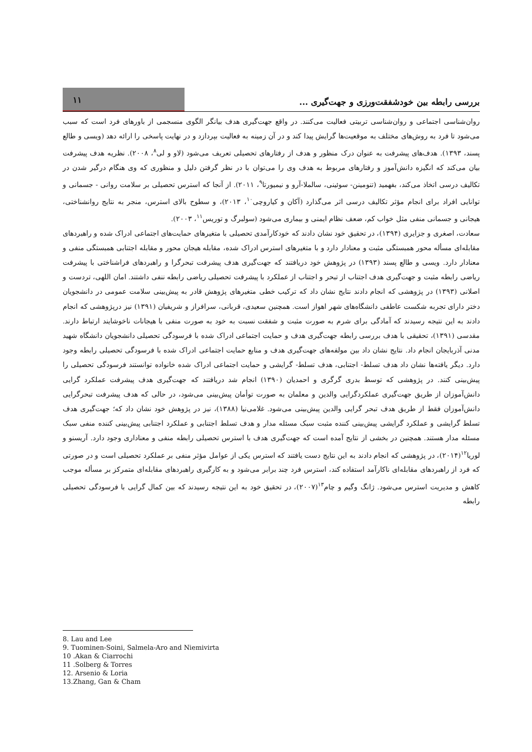۱۱
بررسی رابطه بین خودشفقت‌ورزی و جهت‌گیری ...
روان‌شناسی اجتماعی و روان‌شناسی تربیتی فعالیت می‌کنند. در واقع جهت‌گیری هدف بیانگر الگوی منسجمی از باورهای فرد است که سبب می‌شود تا فرد به روش‌های مختلف به موقعیت‌ها گرایش پیدا کند و در آن زمینه به فعالیت بپردازد و در نهایت پاسخی را ارائه دهد (ویسی و طالع پسند، ۱۳۹۳). هدف‌های پیشرفت به عنوان درک منظور و هدف از رفتارهای تحصیلی تعریف می‌شود (لاو و لی<sup>۸</sup>، ۲۰۰۸). نظریه هدف پیشرفت بیان می‌کند که انگیزه دانش‌آموز و رفتارهای مربوط به هدف وی را می‌توان با در نظر گرفتن دلیل و منظوری که وی هنگام درگیر شدن در تکالیف درسی اتخاذ می‌کند، بفهمید (تنومینن- سوئینی، سالملا-آرو و نیمیورتا<sup>۹</sup>، ۲۰۱۱). از آنجا که استرس تحصیلی بر سلامت روانی - جسمانی و توانایی افراد برای انجام مؤثر تکالیف درسی اثر می‌گذارد (آکان و کیاروچی<sup>۱۰</sup>، ۲۰۱۳)، و سطوح بالای استرس، منجر به نتایج روانشناختی، هیجانی و جسمانی منفی مثل خواب کم، ضعف نظام ایمنی و بیماری می‌شود (سولبرگ و توریس<sup>۱۱</sup>، ۲۰۰۳).
سعادت، اصغری و جزایری (۱۳۹۴)، در تحقیق خود نشان دادند که خودکارآمدی تحصیلی با متغیرهای حمایت‌های اجتماعی ادراک شده و راهبردهای مقابله‌ای مسأله محور همبستگی مثبت و معنادار دارد و با متغیرهای استرس ادراک شده، مقابله هیجان محور و مقابله اجتنابی همبستگی منفی و معنادار دارد. ویسی و طالع پسند (۱۳۹۳) در پژوهش خود دریافتند که جهت‌گیری هدف پیشرفت تبحرگرا و راهبردهای فراشناختی با پیشرفت ریاضی رابطه مثبت و جهت‌گیری هدف اجتناب از تبحر و اجتناب از عملکرد با پیشرفت تحصیلی ریاضی رابطه ننفی داشتند. امان اللهی، تردست و اصلانی (۱۳۹۳) در پژوهشی که انجام دادند نتایج نشان داد که ترکیب خطی متغیرهای پژوهش قادر به پیش‌بینی سلامت عمومی در دانشجویان دختر دارای تجربه شکست عاطفی دانشگاه‌های شهر اهواز است. همچنین سعیدی، قربانی، سرافراز و شریفیان (۱۳۹۱) نیز درپژوهشی که انجام دادند به این نتیجه رسیدند که آمادگی برای شرم به صورت مثبت و شفقت نسبت به خود به صورت منفی با هیجانات ناخوشایند ارتباط دارند. مقدسی (۱۳۹۱)، تحقیقی با هدف بررسی رابطه جهت‌گیری هدف و حمایت اجتماعی ادراک شده با فرسودگی تحصیلی دانشجویان دانشگاه شهید مدنی آذربایجان انجام داد. نتایج نشان داد بین مولفه‌های جهت‌گیری هدف و منابع حمایت اجتماعی ادراک شده با فرسودگی تحصیلی رابطه وجود دارد. دیگر یافته‌ها نشان داد هدف تسلط- اجتنابی، هدف تسلط- گرایشی و حمایت اجتماعی ادراک شده خانواده توانستند فرسودگی تحصیلی را پیش‌بینی کنند. در پژوهشی که توسط بدری گرگری و احمدیان (۱۳۹۰) انجام شد دریافتند که جهت‌گیری هدف پیشرفت عملکرد گرایی دانش‌آموزان از طریق جهت‌گیری عملکردگرایی والدین و معلمان به صورت توأمان پیش‌بینی می‌شود، در حالی که هدف پیشرفت تبحرگرایی دانش‌آموزان فقط از طریق هدف تبحر گرایی والدین پیش‌بینی می‌شود. غلامی‌نیا (۱۳۸۸)، نیز در پژوهش خود نشان داد که؛ جهت‌گیری هدف تسلط گرایشی و عملکرد گرایشی پیش‌بینی کننده مثبت سبک مسئله مدار و هدف تسلط اجتنابی و عملکرد اجتنابی پیش‌بینی کننده منفی سبک مسئله مدار هستند. همچنین در بخشی از نتایج آمده است که جهت‌گیری هدف با استرس تحصیلی رابطه منفی و معناداری وجود دارد. آریسنو و لوریا<sup>۱۲</sup>(۲۰۱۴)، در پژوهشی که انجام دادند به این نتایج دست یافتند که استرس یکی از عوامل مؤثر منفی بر عملکرد تحصیلی است و در صورتی که فرد از راهبردهای مقابله‌ای ناکارآمد استفاده کند، استرس فرد چند برابر می‌شود و به کارگیری راهبردهای مقابله‌ای متمرکز بر مسأله موجب کاهش و مدیریت استرس می‌شود. ژانگ وگیم و چام<sup>۱۳</sup>(۲۰۰۷)، در تحقیق خود به این نتیجه رسیدند که بین کمال گرایی با فرسودگی تحصیلی رابطه
8. Lau and Lee
9. Tuominen-Soini, Salmela-Aro and Niemivirta
10 .Akan & Ciarrochi
11 .Solberg & Torres
12. Arsenio & Loria
13.Zhang, Gan & Cham